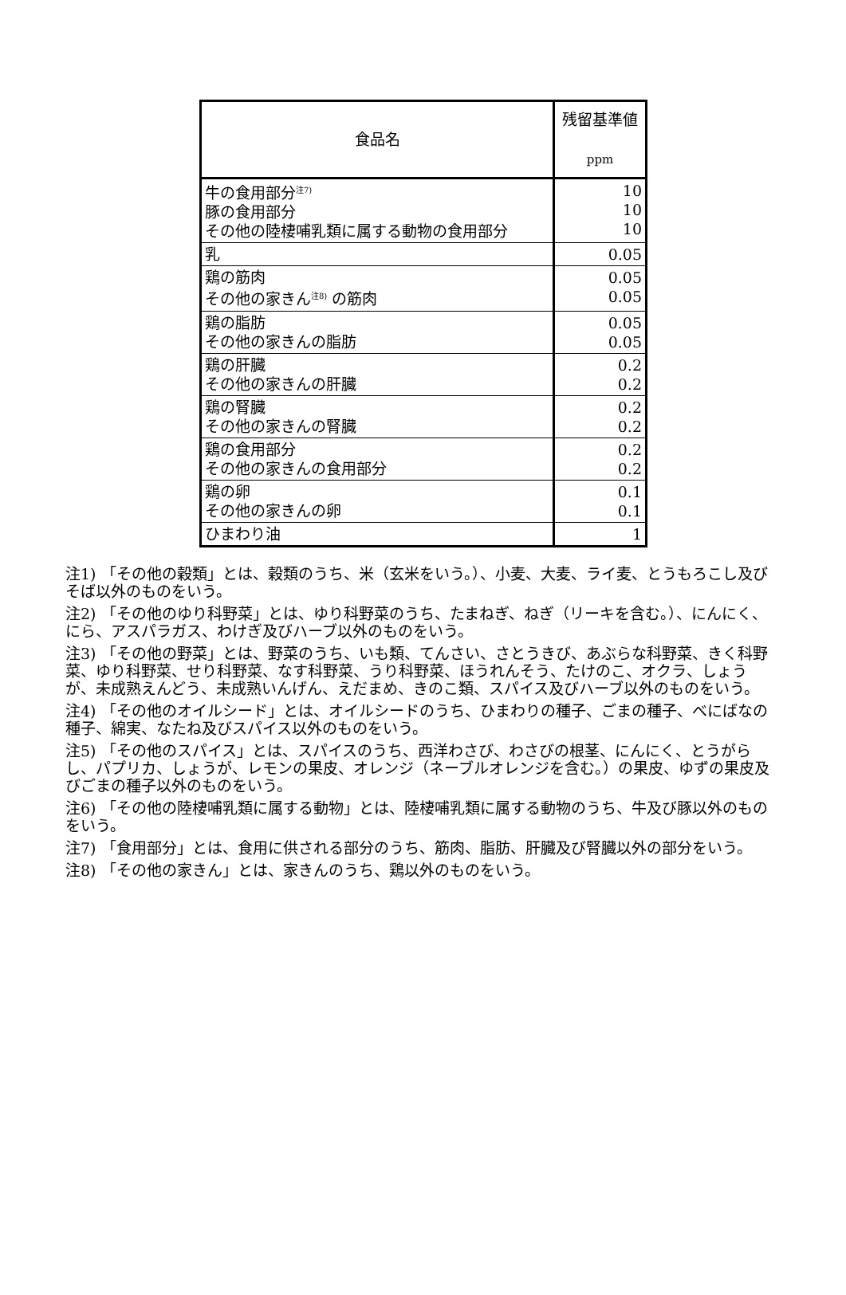| 食品名 | 残留基準値 ppm |
| --- | --- |
| 牛の食用部分<sup>注7)</sup> 豚の食用部分 その他の陸棲哺乳類に属する動物の食用部分 | 10 10 10 |
| 乳 | 0.05 |
| 鶏の筋肉 その他の家きん<sup>注8)</sup> の筋肉 | 0.05 0.05 |
| 鶏の脂肪 その他の家きんの脂肪 | 0.05 0.05 |
| 鶏の肝臓 その他の家きんの肝臓 | 0.2 0.2 |
| 鶏の腎臓 その他の家きんの腎臓 | 0.2 0.2 |
| 鶏の食用部分 その他の家きんの食用部分 | 0.2 0.2 |
| 鶏の卵 その他の家きんの卵 | 0.1 0.1 |
| ひまわり油 | 1 |
注1) 「その他の穀類」とは、穀類のうち、米（玄米をいう。）、小麦、大麦、ライ麦、とうもろこし及びそば以外のものをいう。
注2) 「その他のゆり科野菜」とは、ゆり科野菜のうち、たまねぎ、ねぎ（リーキを含む。）、にんにく、にら、アスパラガス、わけぎ及びハーブ以外のものをいう。
注3) 「その他の野菜」とは、野菜のうち、いも類、てんさい、さとうきび、あぶらな科野菜、きく科野菜、ゆり科野菜、せり科野菜、なす科野菜、うり科野菜、ほうれんそう、たけのこ、オクラ、しょうが、未成熟えんどう、未成熟いんげん、えだまめ、きのこ類、スパイス及びハーブ以外のものをいう。
注4) 「その他のオイルシード」とは、オイルシードのうち、ひまわりの種子、ごまの種子、べにばなの種子、綿実、なたね及びスパイス以外のものをいう。
注5) 「その他のスパイス」とは、スパイスのうち、西洋わさび、わさびの根茎、にんにく、とうがらし、パプリカ、しょうが、レモンの果皮、オレンジ（ネーブルオレンジを含む。）の果皮、ゆずの果皮及びごまの種子以外のものをいう。
注6) 「その他の陸棲哺乳類に属する動物」とは、陸棲哺乳類に属する動物のうち、牛及び豚以外のものをいう。
注7) 「食用部分」とは、食用に供される部分のうち、筋肉、脂肪、肝臓及び腎臓以外の部分をいう。
注8) 「その他の家きん」とは、家きんのうち、鶏以外のものをいう。